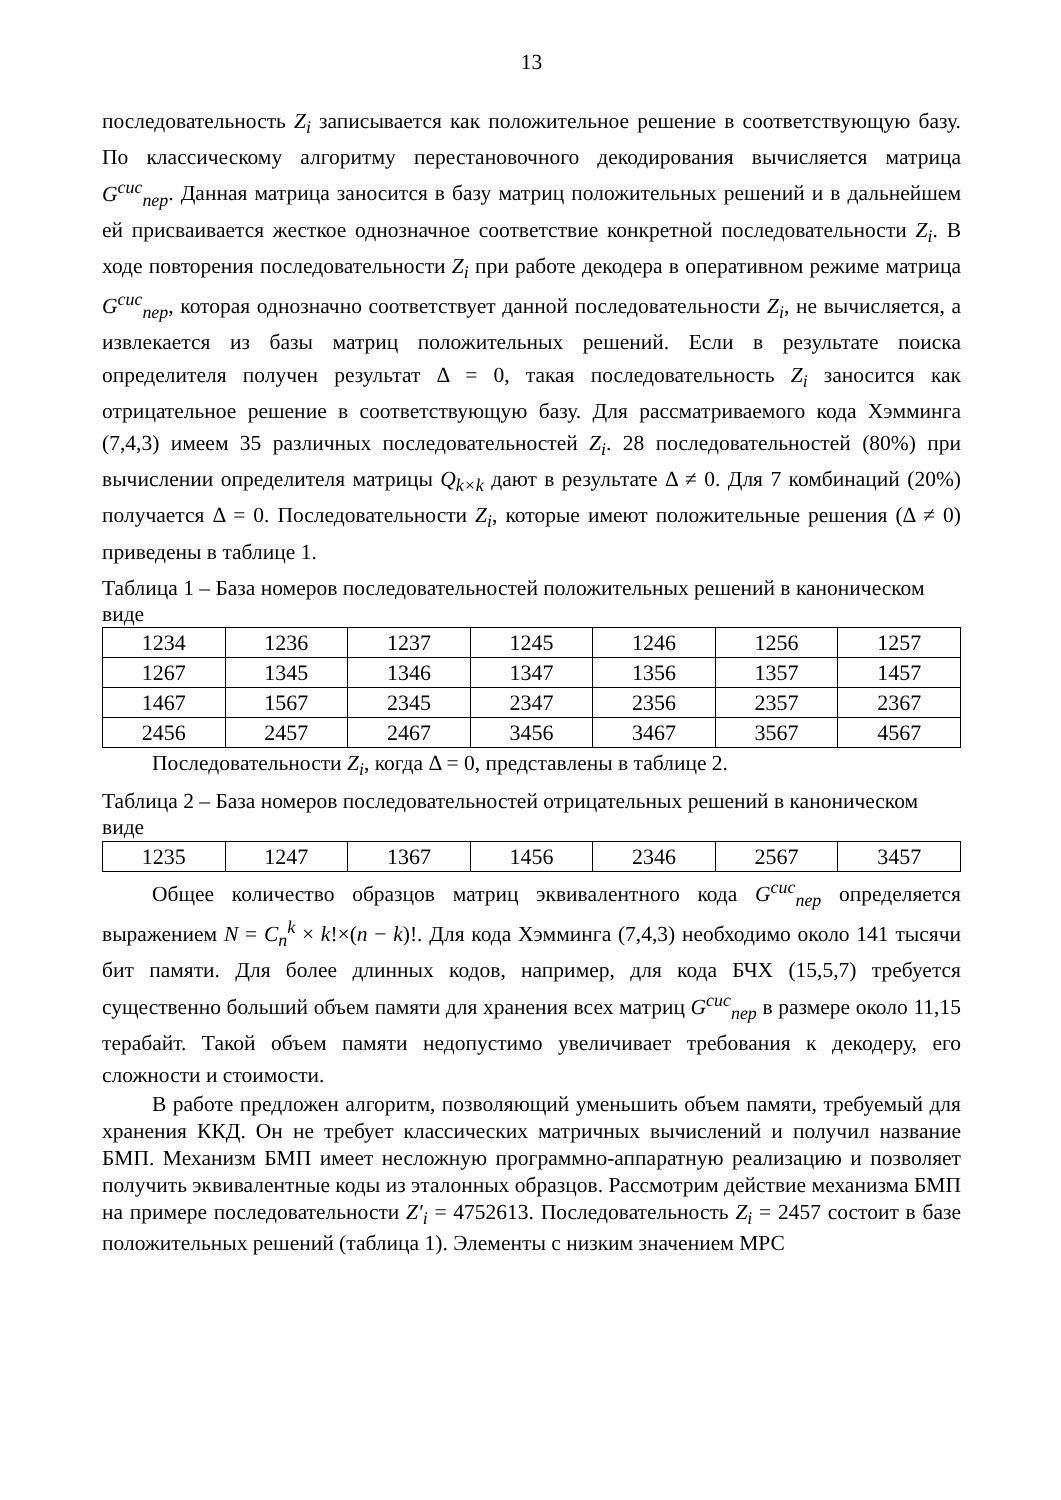13
последовательность Z<sub>i</sub> записывается как положительное решение в соответствующую базу. По классическому алгоритму перестановочного декодирования вычисляется матрица G<sup>сис</sup><sub>пер</sub>. Данная матрица заносится в базу матриц положительных решений и в дальнейшем ей присваивается жесткое однозначное соответствие конкретной последовательности Z<sub>i</sub>. В ходе повторения последовательности Z<sub>i</sub> при работе декодера в оперативном режиме матрица G<sup>сис</sup><sub>пер</sub>, которая однозначно соответствует данной последовательности Z<sub>i</sub>, не вычисляется, а извлекается из базы матриц положительных решений. Если в результате поиска определителя получен результат Δ = 0, такая последовательность Z<sub>i</sub> заносится как отрицательное решение в соответствующую базу. Для рассматриваемого кода Хэмминга (7,4,3) имеем 35 различных последовательностей Z<sub>i</sub>. 28 последовательностей (80%) при вычислении определителя матрицы Q<sub>k×k</sub> дают в результате Δ ≠ 0. Для 7 комбинаций (20%) получается Δ = 0. Последовательности Z<sub>i</sub>, которые имеют положительные решения (Δ ≠ 0) приведены в таблице 1.
Таблица 1 – База номеров последовательностей положительных решений в каноническом виде
| 1234 | 1236 | 1237 | 1245 | 1246 | 1256 | 1257 |
| 1267 | 1345 | 1346 | 1347 | 1356 | 1357 | 1457 |
| 1467 | 1567 | 2345 | 2347 | 2356 | 2357 | 2367 |
| 2456 | 2457 | 2467 | 3456 | 3467 | 3567 | 4567 |
Последовательности Z<sub>i</sub>, когда Δ = 0, представлены в таблице 2.
Таблица 2 – База номеров последовательностей отрицательных решений в каноническом виде
| 1235 | 1247 | 1367 | 1456 | 2346 | 2567 | 3457 |
Общее количество образцов матриц эквивалентного кода G<sup>сис</sup><sub>пер</sub> определяется выражением N = C<sub>n</sub><sup>k</sup> × k!×(n − k)!. Для кода Хэмминга (7,4,3) необходимо около 141 тысячи бит памяти. Для более длинных кодов, например, для кода БЧХ (15,5,7) требуется существенно больший объем памяти для хранения всех матриц G<sup>сис</sup><sub>пер</sub> в размере около 11,15 терабайт. Такой объем памяти недопустимо увеличивает требования к декодеру, его сложности и стоимости.
В работе предложен алгоритм, позволяющий уменьшить объем памяти, требуемый для хранения ККД. Он не требует классических матричных вычислений и получил название БМП. Механизм БМП имеет несложную программно-аппаратную реализацию и позволяет получить эквивалентные коды из эталонных образцов. Рассмотрим действие механизма БМП на примере последовательности Z′<sub>i</sub> = 4752613. Последовательность Z<sub>i</sub> = 2457 состоит в базе положительных решений (таблица 1). Элементы с низким значением МРС